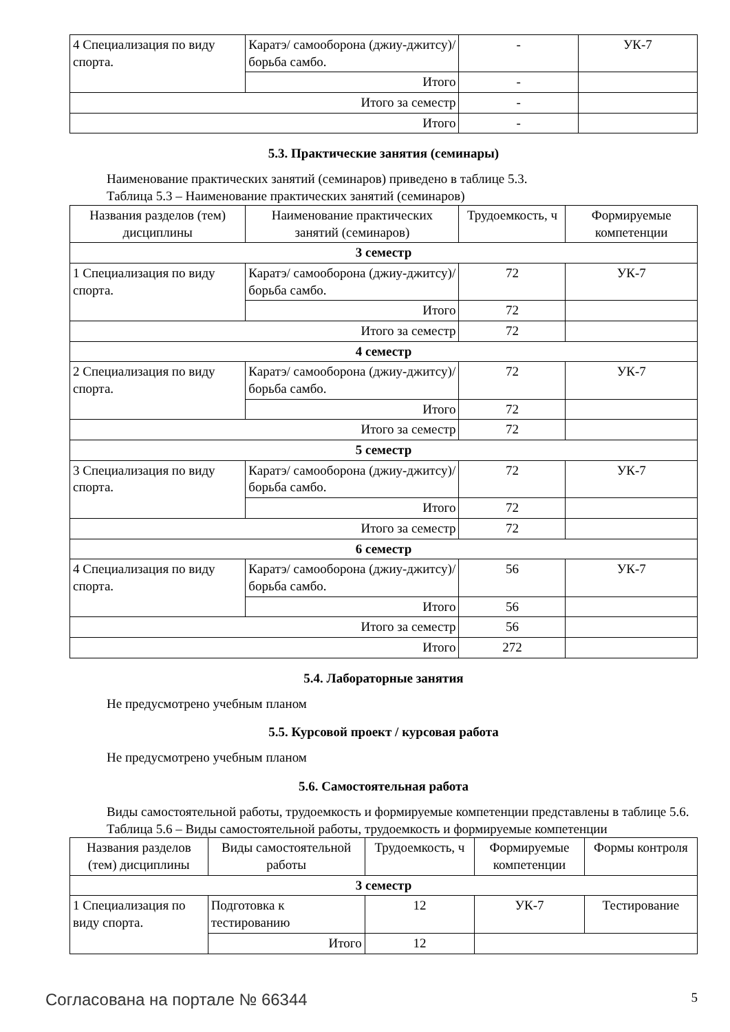| 4 Специализация по виду спорта. | Каратэ/ самооборона (джиу-джитсу)/ борьба самбо. | - | УК-7 |
| | Итого | - | |
| Итого за семестр | | - | |
| Итого | | - | |
5.3. Практические занятия (семинары)
Наименование практических занятий (семинаров) приведено в таблице 5.3.
Таблица 5.3 – Наименование практических занятий (семинаров)
| Названия разделов (тем) дисциплины | Наименование практических занятий (семинаров) | Трудоемкость, ч | Формируемые компетенции |
| --- | --- | --- | --- |
| 3 семестр | | | |
| 1 Специализация по виду спорта. | Каратэ/ самооборона (джиу-джитсу)/ борьба самбо. | 72 | УК-7 |
| | Итого | 72 | |
| Итого за семестр | | 72 | |
| 4 семестр | | | |
| 2 Специализация по виду спорта. | Каратэ/ самооборона (джиу-джитсу)/ борьба самбо. | 72 | УК-7 |
| | Итого | 72 | |
| Итого за семестр | | 72 | |
| 5 семестр | | | |
| 3 Специализация по виду спорта. | Каратэ/ самооборона (джиу-джитсу)/ борьба самбо. | 72 | УК-7 |
| | Итого | 72 | |
| Итого за семестр | | 72 | |
| 6 семестр | | | |
| 4 Специализация по виду спорта. | Каратэ/ самооборона (джиу-джитсу)/ борьба самбо. | 56 | УК-7 |
| | Итого | 56 | |
| Итого за семестр | | 56 | |
| Итого | | 272 | |
5.4. Лабораторные занятия
Не предусмотрено учебным планом
5.5. Курсовой проект / курсовая работа
Не предусмотрено учебным планом
5.6. Самостоятельная работа
Виды самостоятельной работы, трудоемкость и формируемые компетенции представлены в таблице 5.6.
Таблица 5.6 – Виды самостоятельной работы, трудоемкость и формируемые компетенции
| Названия разделов (тем) дисциплины | Виды самостоятельной работы | Трудоемкость, ч | Формируемые компетенции | Формы контроля |
| --- | --- | --- | --- | --- |
| 3 семестр | | | | |
| 1 Специализация по виду спорта. | Подготовка к тестированию | 12 | УК-7 | Тестирование |
| | Итого | 12 | | |
Согласована на портале № 66344 5